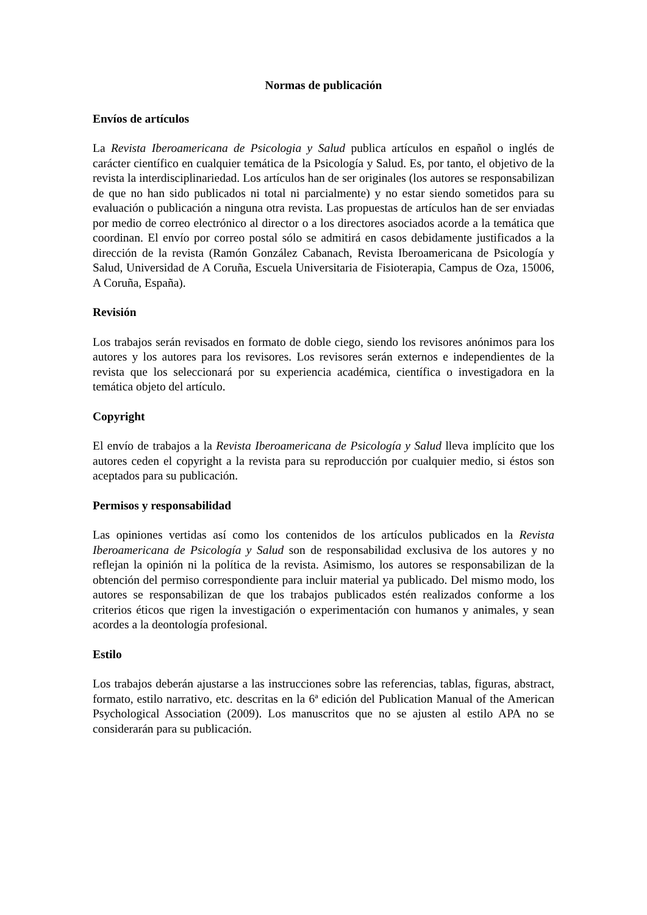Normas de publicación
Envíos de artículos
La Revista Iberoamericana de Psicologia y Salud publica artículos en español o inglés de carácter científico en cualquier temática de la Psicología y Salud. Es, por tanto, el objetivo de la revista la interdisciplinariedad. Los artículos han de ser originales (los autores se responsabilizan de que no han sido publicados ni total ni parcialmente) y no estar siendo sometidos para su evaluación o publicación a ninguna otra revista. Las propuestas de artículos han de ser enviadas por medio de correo electrónico al director o a los directores asociados acorde a la temática que coordinan. El envío por correo postal sólo se admitirá en casos debidamente justificados a la dirección de la revista (Ramón González Cabanach, Revista Iberoamericana de Psicología y Salud, Universidad de A Coruña, Escuela Universitaria de Fisioterapia, Campus de Oza, 15006, A Coruña, España).
Revisión
Los trabajos serán revisados en formato de doble ciego, siendo los revisores anónimos para los autores y los autores para los revisores. Los revisores serán externos e independientes de la revista que los seleccionará por su experiencia académica, científica o investigadora en la temática objeto del artículo.
Copyright
El envío de trabajos a la Revista Iberoamericana de Psicología y Salud lleva implícito que los autores ceden el copyright a la revista para su reproducción por cualquier medio, si éstos son aceptados para su publicación.
Permisos y responsabilidad
Las opiniones vertidas así como los contenidos de los artículos publicados en la Revista Iberoamericana de Psicología y Salud son de responsabilidad exclusiva de los autores y no reflejan la opinión ni la política de la revista. Asimismo, los autores se responsabilizan de la obtención del permiso correspondiente para incluir material ya publicado. Del mismo modo, los autores se responsabilizan de que los trabajos publicados estén realizados conforme a los criterios éticos que rigen la investigación o experimentación con humanos y animales, y sean acordes a la deontología profesional.
Estilo
Los trabajos deberán ajustarse a las instrucciones sobre las referencias, tablas, figuras, abstract, formato, estilo narrativo, etc. descritas en la 6ª edición del Publication Manual of the American Psychological Association (2009). Los manuscritos que no se ajusten al estilo APA no se considerarán para su publicación.